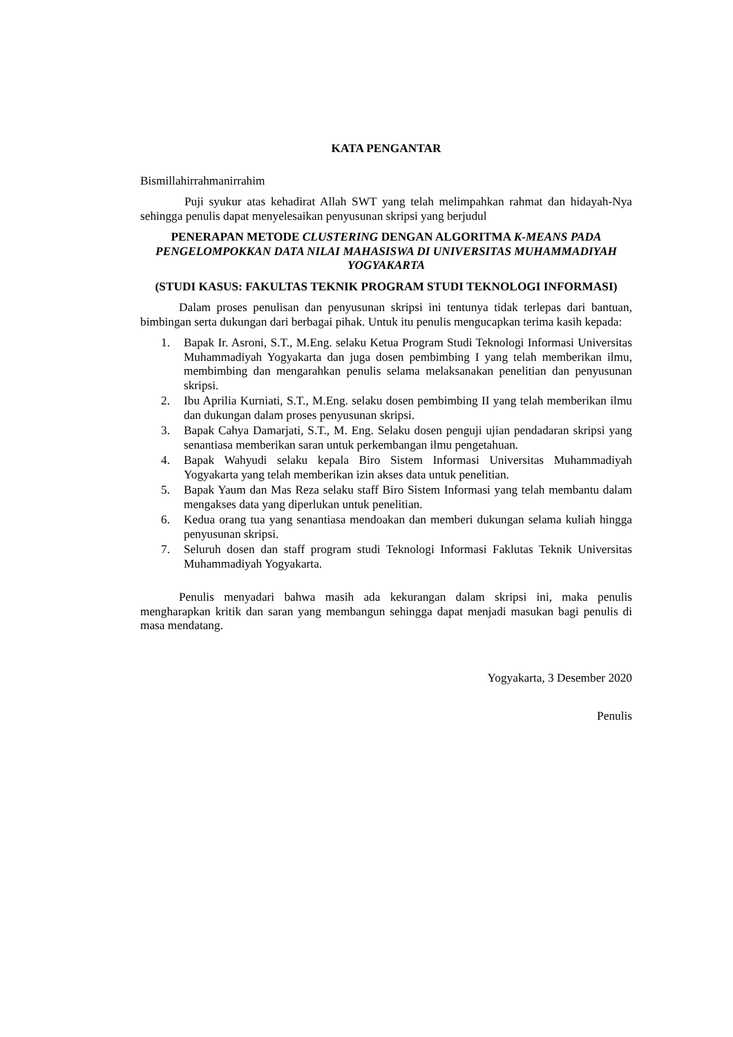KATA PENGANTAR
Bismillahirrahmanirrahim
Puji syukur atas kehadirat Allah SWT yang telah melimpahkan rahmat dan hidayah-Nya sehingga penulis dapat menyelesaikan penyusunan skripsi yang berjudul
PENERAPAN METODE CLUSTERING DENGAN ALGORITMA K-MEANS PADA PENGELOMPOKKAN DATA NILAI MAHASISWA DI UNIVERSITAS MUHAMMADIYAH YOGYAKARTA
(STUDI KASUS: FAKULTAS TEKNIK PROGRAM STUDI TEKNOLOGI INFORMASI)
Dalam proses penulisan dan penyusunan skripsi ini tentunya tidak terlepas dari bantuan, bimbingan serta dukungan dari berbagai pihak. Untuk itu penulis mengucapkan terima kasih kepada:
1. Bapak Ir. Asroni, S.T., M.Eng. selaku Ketua Program Studi Teknologi Informasi Universitas Muhammadiyah Yogyakarta dan juga dosen pembimbing I yang telah memberikan ilmu, membimbing dan mengarahkan penulis selama melaksanakan penelitian dan penyusunan skripsi.
2. Ibu Aprilia Kurniati, S.T., M.Eng. selaku dosen pembimbing II yang telah memberikan ilmu dan dukungan dalam proses penyusunan skripsi.
3. Bapak Cahya Damarjati, S.T., M. Eng. Selaku dosen penguji ujian pendadaran skripsi yang senantiasa memberikan saran untuk perkembangan ilmu pengetahuan.
4. Bapak Wahyudi selaku kepala Biro Sistem Informasi Universitas Muhammadiyah Yogyakarta yang telah memberikan izin akses data untuk penelitian.
5. Bapak Yaum dan Mas Reza selaku staff Biro Sistem Informasi yang telah membantu dalam mengakses data yang diperlukan untuk penelitian.
6. Kedua orang tua yang senantiasa mendoakan dan memberi dukungan selama kuliah hingga penyusunan skripsi.
7. Seluruh dosen dan staff program studi Teknologi Informasi Faklutas Teknik Universitas Muhammadiyah Yogyakarta.
Penulis menyadari bahwa masih ada kekurangan dalam skripsi ini, maka penulis mengharapkan kritik dan saran yang membangun sehingga dapat menjadi masukan bagi penulis di masa mendatang.
Yogyakarta, 3 Desember 2020
Penulis